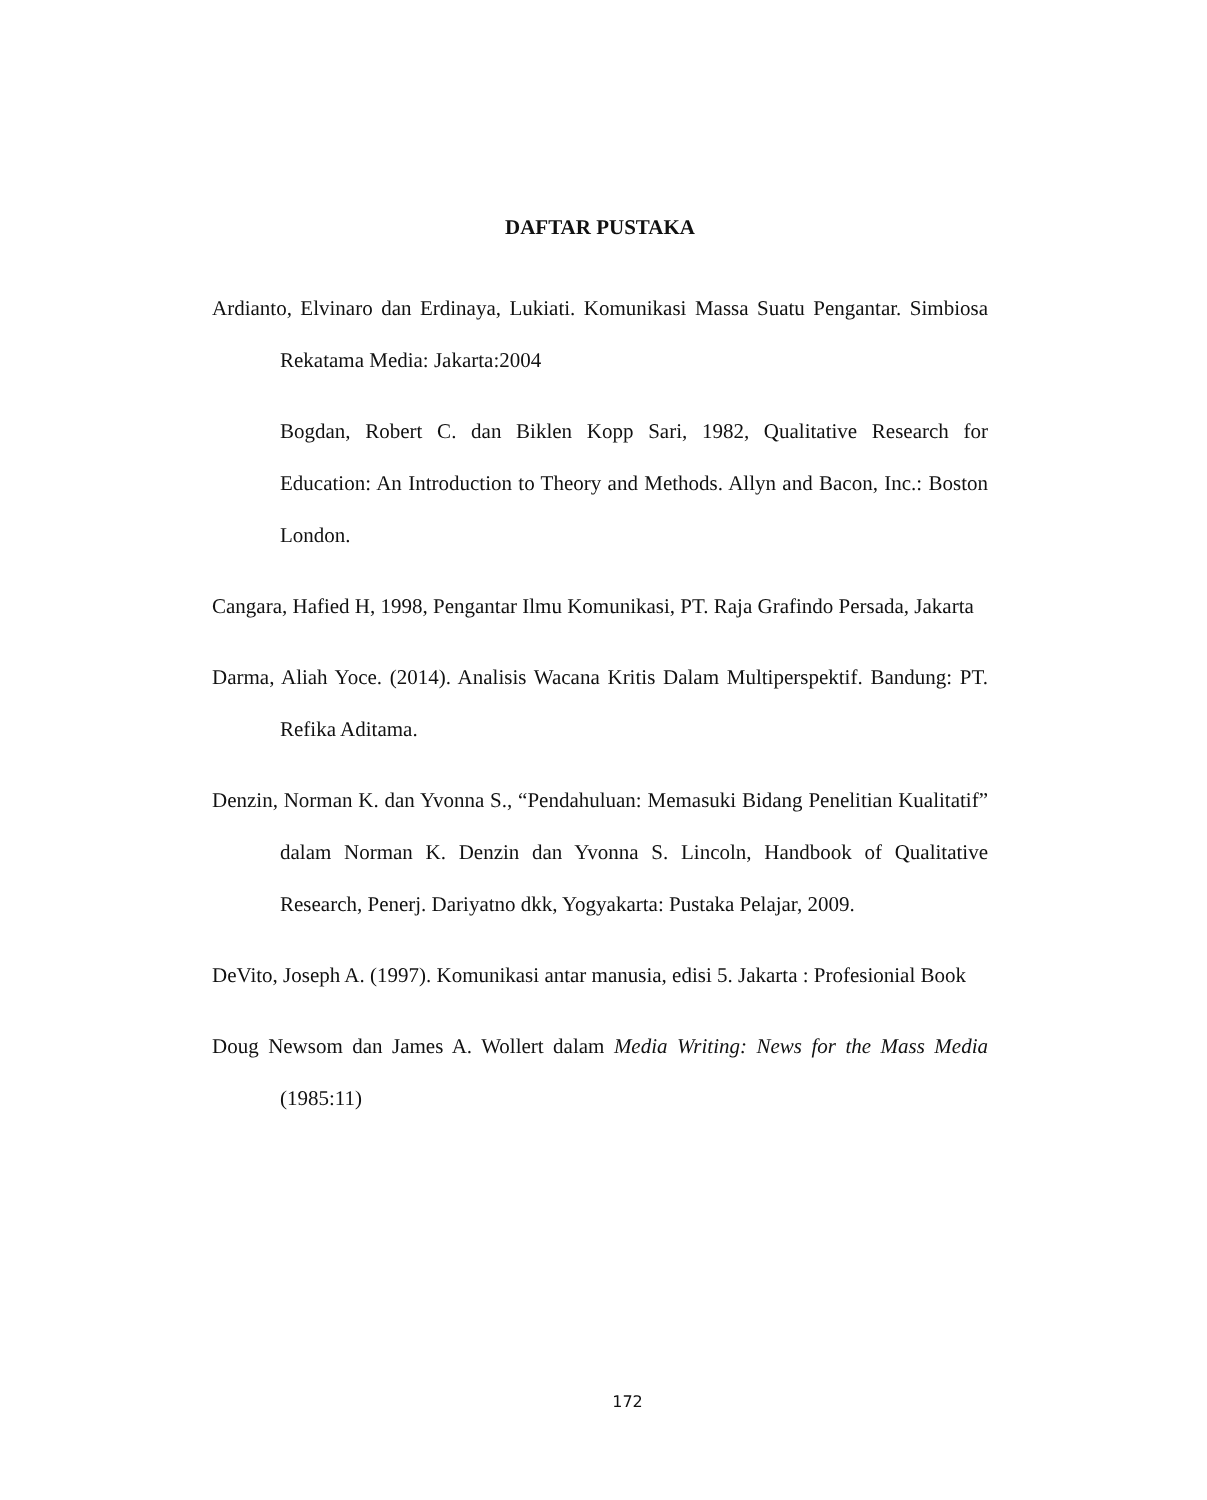DAFTAR PUSTAKA
Ardianto, Elvinaro dan Erdinaya, Lukiati. Komunikasi Massa Suatu Pengantar. Simbiosa Rekatama Media: Jakarta:2004
Bogdan, Robert C. dan Biklen Kopp Sari, 1982, Qualitative Research for Education: An Introduction to Theory and Methods. Allyn and Bacon, Inc.: Boston London.
Cangara, Hafied H, 1998, Pengantar Ilmu Komunikasi, PT. Raja Grafindo Persada, Jakarta
Darma, Aliah Yoce. (2014). Analisis Wacana Kritis Dalam Multiperspektif. Bandung: PT. Refika Aditama.
Denzin, Norman K. dan Yvonna S., “Pendahuluan: Memasuki Bidang Penelitian Kualitatif” dalam Norman K. Denzin dan Yvonna S. Lincoln, Handbook of Qualitative Research, Penerj. Dariyatno dkk, Yogyakarta: Pustaka Pelajar, 2009.
DeVito, Joseph A. (1997). Komunikasi antar manusia, edisi 5. Jakarta : Profesionial Book
Doug Newsom dan James A. Wollert dalam Media Writing: News for the Mass Media (1985:11)
172